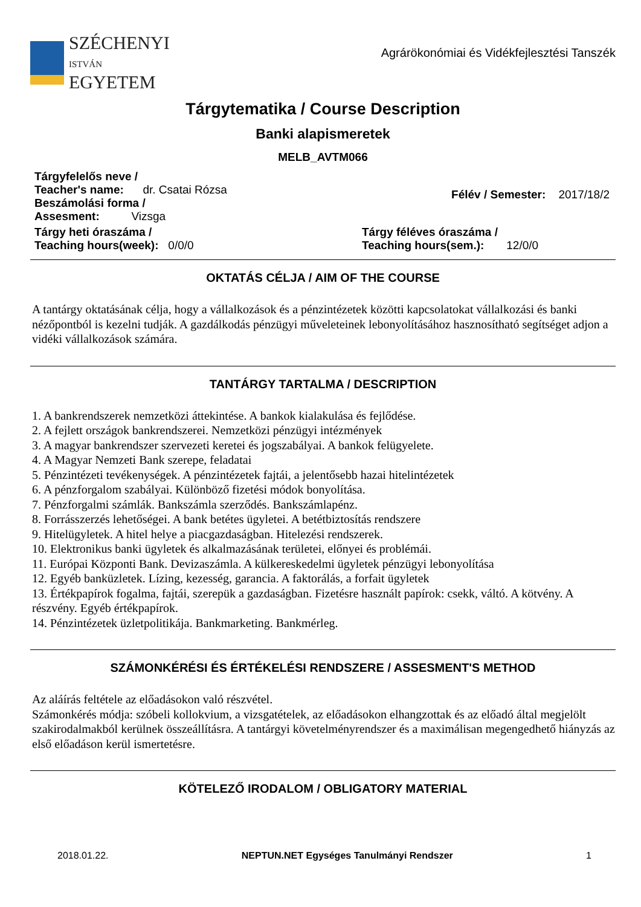SZÉCHENYI
ISTVÁN
EGYETEM
Agrárökonómiai és Vidékfejlesztési Tanszék
Tárgytematika / Course Description
Banki alapismeretek
MELB_AVTM066
Tárgyfelelős neve /
Teacher's name: dr. Csatai Rózsa
Beszámolási forma /
Assesment: Vizsga
Félév / Semester: 2017/18/2
Tárgy heti óraszáma /
Teaching hours(week): 0/0/0
Tárgy féléves óraszáma /
Teaching hours(sem.): 12/0/0
OKTATÁS CÉLJA / AIM OF THE COURSE
A tantárgy oktatásának célja, hogy a vállalkozások és a pénzintézetek közötti kapcsolatokat vállalkozási és banki nézőpontból is kezelni tudják. A gazdálkodás pénzügyi műveleteinek lebonyolításához hasznosítható segítséget adjon a vidéki vállalkozások számára.
TANTÁRGY TARTALMA / DESCRIPTION
1. A bankrendszerek nemzetközi áttekintése. A bankok kialakulása és fejlődése.
2. A fejlett országok bankrendszerei. Nemzetközi pénzügyi intézmények
3. A magyar bankrendszer szervezeti keretei és jogszabályai. A bankok felügyelete.
4. A Magyar Nemzeti Bank szerepe, feladatai
5. Pénzintézeti tevékenységek. A pénzintézetek fajtái, a jelentősebb hazai hitelintézetek
6. A pénzforgalom szabályai. Különböző fizetési módok bonyolítása.
7. Pénzforgalmi számlák. Bankszámla szerződés. Bankszámlapénz.
8. Forrásszerzés lehetőségei. A bank betétes ügyletei. A betétbiztosítás rendszere
9. Hitelügyletek. A hitel helye a piacgazdaságban. Hitelezési rendszerek.
10. Elektronikus banki ügyletek és alkalmazásának területei, előnyei és problémái.
11. Európai Központi Bank. Devizaszámla. A külkereskedelmi ügyletek pénzügyi lebonyolítása
12. Egyéb banküzletek. Lízing, kezesség, garancia. A faktorálás, a forfait ügyletek
13. Értékpapírok fogalma, fajtái, szerepük a gazdaságban. Fizetésre használt papírok: csekk, váltó. A kötvény. A részvény. Egyéb értékpapírok.
14. Pénzintézetek üzletpolitikája. Bankmarketing. Bankmérleg.
SZÁMONKÉRÉSI ÉS ÉRTÉKELÉSI RENDSZERE / ASSESMENT'S METHOD
Az aláírás feltétele az előadásokon való részvétel.
Számonkérés módja: szóbeli kollokvium, a vizsgatételek, az előadásokon elhangzottak és az előadó által megjelölt szakirodalmakból kerülnek összeállításra. A tantárgyi követelményrendszer és a maximálisan megengedhető hiányzás az első előadáson kerül ismertetésre.
KÖTELEZŐ IRODALOM / OBLIGATORY MATERIAL
2018.01.22. NEPTUN.NET Egységes Tanulmányi Rendszer 1